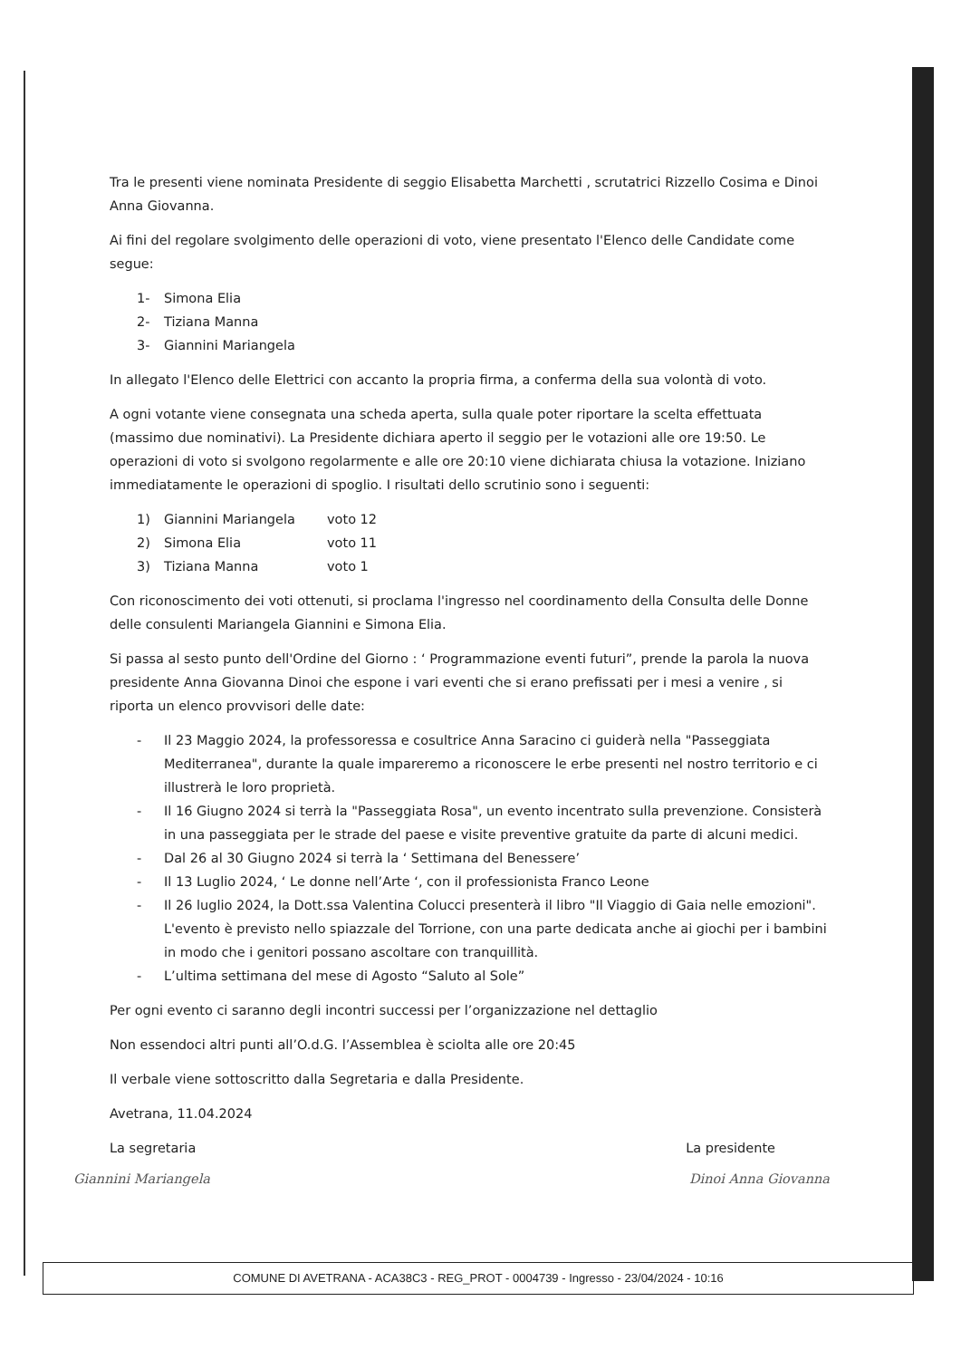Tra le presenti viene nominata Presidente di seggio Elisabetta Marchetti , scrutatrici Rizzello Cosima e Dinoi Anna Giovanna.
Ai fini del regolare svolgimento delle operazioni di voto, viene presentato l'Elenco delle Candidate come segue:
1- Simona Elia
2- Tiziana Manna
3- Giannini Mariangela
In allegato l'Elenco delle Elettrici con accanto la propria firma, a conferma della sua volontà di voto.
A ogni votante viene consegnata una scheda aperta, sulla quale poter riportare la scelta effettuata (massimo due nominativi). La Presidente dichiara aperto il seggio per le votazioni alle ore 19:50. Le operazioni di voto si svolgono regolarmente e alle ore 20:10 viene dichiarata chiusa la votazione. Iniziano immediatamente le operazioni di spoglio. I risultati dello scrutinio sono i seguenti:
1) Giannini Mariangela voto 12
2) Simona Elia voto 11
3) Tiziana Manna voto 1
Con riconoscimento dei voti ottenuti, si proclama l'ingresso nel coordinamento della Consulta delle Donne delle consulenti Mariangela Giannini e Simona Elia.
Si passa al sesto punto dell'Ordine del Giorno : ‘ Programmazione eventi futuri”, prende la parola la nuova presidente Anna Giovanna Dinoi che espone i vari eventi che si erano prefissati per i mesi a venire , si riporta un elenco provvisori delle date:
- Il 23 Maggio 2024, la professoressa e cosultrice Anna Saracino ci guiderà nella "Passeggiata Mediterranea", durante la quale impareremo a riconoscere le erbe presenti nel nostro territorio e ci illustrerà le loro proprietà.
- Il 16 Giugno 2024 si terrà la "Passeggiata Rosa", un evento incentrato sulla prevenzione. Consisterà in una passeggiata per le strade del paese e visite preventive gratuite da parte di alcuni medici.
- Dal 26 al 30 Giugno 2024 si terrà la ‘ Settimana del Benessere’
- Il 13 Luglio 2024, ‘ Le donne nell’Arte ‘, con il professionista Franco Leone
- Il 26 luglio 2024, la Dott.ssa Valentina Colucci presenterà il libro "Il Viaggio di Gaia nelle emozioni". L'evento è previsto nello spiazzale del Torrione, con una parte dedicata anche ai giochi per i bambini in modo che i genitori possano ascoltare con tranquillità.
- L’ultima settimana del mese di Agosto “Saluto al Sole”
Per ogni evento ci saranno degli incontri successi per l’organizzazione nel dettaglio
Non essendoci altri punti all’O.d.G. l’Assemblea è sciolta alle ore 20:45
Il verbale viene sottoscritto dalla Segretaria e dalla Presidente.
Avetrana, 11.04.2024
La segretaria La presidente
Giannini Mariangela Dinoi Anna Giovanna
COMUNE DI AVETRANA - ACA38C3 - REG_PROT - 0004739 - Ingresso - 23/04/2024 - 10:16